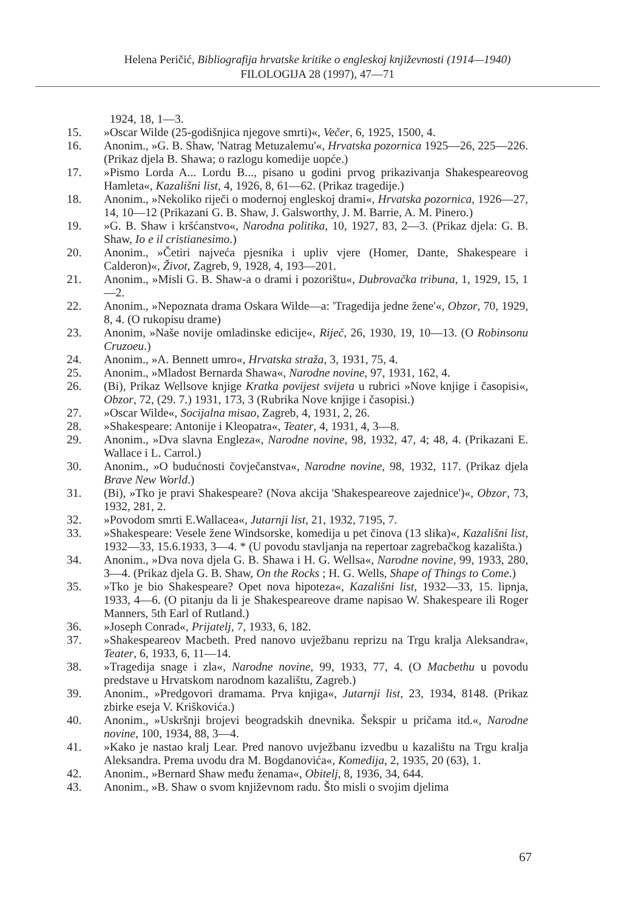Helena Peričić, Bibliografija hrvatske kritike o engleskoj književnosti (1914—1940)
FILOLOGIJA 28 (1997), 47—71
1924, 18, 1—3.
15. »Oscar Wilde (25-godišnjica njegove smrti)«, Večer, 6, 1925, 1500, 4.
16. Anonim., »G. B. Shaw, 'Natrag Metuzalemu'«, Hrvatska pozornica 1925—26, 225—226. (Prikaz djela B. Shawa; o razlogu komedije uopće.)
17. »Pismo Lorda A... Lordu B..., pisano u godini prvog prikazivanja Shakespeareovog Hamleta«, Kazališni list, 4, 1926, 8, 61—62. (Prikaz tragedije.)
18. Anonim., »Nekoliko riječi o modernoj engleskoj drami«, Hrvatska pozornica, 1926—27, 14, 10—12 (Prikazani G. B. Shaw, J. Galsworthy, J. M. Barrie, A. M. Pinero.)
19. »G. B. Shaw i kršćanstvo«, Narodna politika, 10, 1927, 83, 2—3. (Prikaz djela: G. B. Shaw, Io e il cristianesimo.)
20. Anonim., »Četiri najveća pjesnika i upliv vjere (Homer, Dante, Shakespeare i Calderon)«, Život, Zagreb, 9, 1928, 4, 193—201.
21. Anonim., »Misli G. B. Shaw-a o drami i pozorištu«, Dubrovačka tribuna, 1, 1929, 15, 1—2.
22. Anonim., »Nepoznata drama Oskara Wilde—a: 'Tragedija jedne žene'«, Obzor, 70, 1929, 8, 4. (O rukopisu drame)
23. Anonim, »Naše novije omladinske edicije«, Riječ, 26, 1930, 19, 10—13. (O Robinsonu Cruzoeu.)
24. Anonim., »A. Bennett umro«, Hrvatska straža, 3, 1931, 75, 4.
25. Anonim., »Mladost Bernarda Shawa«, Narodne novine, 97, 1931, 162, 4.
26. (Bi), Prikaz Wellsove knjige Kratka povijest svijeta u rubrici »Nove knjige i časopisi«, Obzor, 72, (29. 7.) 1931, 173, 3 (Rubrika Nove knjige i časopisi.)
27. »Oscar Wilde«, Socijalna misao, Zagreb, 4, 1931, 2, 26.
28. »Shakespeare: Antonije i Kleopatra«, Teater, 4, 1931, 4, 3—8.
29. Anonim., »Dva slavna Engleza«, Narodne novine, 98, 1932, 47, 4; 48, 4. (Prikazani E. Wallace i L. Carrol.)
30. Anonim., »O budućnosti čovječanstva«, Narodne novine, 98, 1932, 117. (Prikaz djela Brave New World.)
31. (Bi), »Tko je pravi Shakespeare? (Nova akcija 'Shakespeareove zajednice')«, Obzor, 73, 1932, 281, 2.
32. »Povodom smrti E.Wallacea«, Jutarnji list, 21, 1932, 7195, 7.
33. »Shakespeare: Vesele žene Windsorske, komedija u pet činova (13 slika)«, Kazališni list, 1932—33, 15.6.1933, 3—4. * (U povodu stavljanja na repertoar zagrebačkog kazališta.)
34. Anonim., »Dva nova djela G. B. Shawa i H. G. Wellsa«, Narodne novine, 99, 1933, 280, 3—4. (Prikaz djela G. B. Shaw, On the Rocks ; H. G. Wells, Shape of Things to Come.)
35. »Tko je bio Shakespeare? Opet nova hipoteza«, Kazališni list, 1932—33, 15. lipnja, 1933, 4—6. (O pitanju da li je Shakespeareove drame napisao W. Shakespeare ili Roger Manners, 5th Earl of Rutland.)
36. »Joseph Conrad«, Prijatelj, 7, 1933, 6, 182.
37. »Shakespeareov Macbeth. Pred nanovo uvježbanu reprizu na Trgu kralja Aleksandra«, Teater, 6, 1933, 6, 11—14.
38. »Tragedija snage i zla«, Narodne novine, 99, 1933, 77, 4. (O Macbethu u povodu predstave u Hrvatskom narodnom kazalištu, Zagreb.)
39. Anonim., »Predgovori dramama. Prva knjiga«, Jutarnji list, 23, 1934, 8148. (Prikaz zbirke eseja V. Kriškovića.)
40. Anonim., »Uskršnji brojevi beogradskih dnevnika. Šekspir u pričama itd.«, Narodne novine, 100, 1934, 88, 3—4.
41. »Kako je nastao kralj Lear. Pred nanovo uvježbanu izvedbu u kazalištu na Trgu kralja Aleksandra. Prema uvodu dra M. Bogdanovića«, Komedija, 2, 1935, 20 (63), 1.
42. Anonim., »Bernard Shaw među ženama«, Obitelj, 8, 1936, 34, 644.
43. Anonim., »B. Shaw o svom književnom radu. Što misli o svojim djelima
67